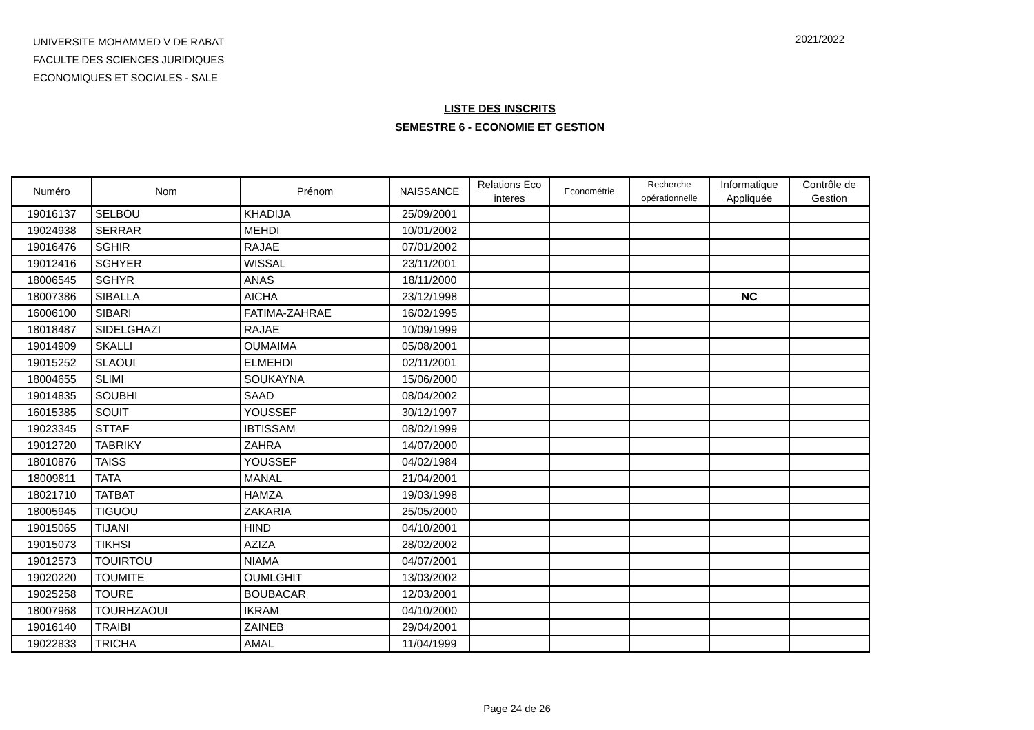UNIVERSITE MOHAMMED V DE RABAT
FACULTE DES SCIENCES JURIDIQUES
ECONOMIQUES ET SOCIALES - SALE
2021/2022
LISTE DES INSCRITS
SEMESTRE 6 - ECONOMIE ET GESTION
| Numéro | Nom | Prénom | NAISSANCE | Relations Eco interes | Econométrie | Recherche opérationnelle | Informatique Appliquée | Contrôle de Gestion |
| --- | --- | --- | --- | --- | --- | --- | --- | --- |
| 19016137 | SELBOU | KHADIJA | 25/09/2001 | | | | | |
| 19024938 | SERRAR | MEHDI | 10/01/2002 | | | | | |
| 19016476 | SGHIR | RAJAE | 07/01/2002 | | | | | |
| 19012416 | SGHYER | WISSAL | 23/11/2001 | | | | | |
| 18006545 | SGHYR | ANAS | 18/11/2000 | | | | | |
| 18007386 | SIBALLA | AICHA | 23/12/1998 | | | | NC | |
| 16006100 | SIBARI | FATIMA-ZAHRAE | 16/02/1995 | | | | | |
| 18018487 | SIDELGHAZI | RAJAE | 10/09/1999 | | | | | |
| 19014909 | SKALLI | OUMAIMA | 05/08/2001 | | | | | |
| 19015252 | SLAOUI | ELMEHDI | 02/11/2001 | | | | | |
| 18004655 | SLIMI | SOUKAYNA | 15/06/2000 | | | | | |
| 19014835 | SOUBHI | SAAD | 08/04/2002 | | | | | |
| 16015385 | SOUIT | YOUSSEF | 30/12/1997 | | | | | |
| 19023345 | STTAF | IBTISSAM | 08/02/1999 | | | | | |
| 19012720 | TABRIKY | ZAHRA | 14/07/2000 | | | | | |
| 18010876 | TAISS | YOUSSEF | 04/02/1984 | | | | | |
| 18009811 | TATA | MANAL | 21/04/2001 | | | | | |
| 18021710 | TATBAT | HAMZA | 19/03/1998 | | | | | |
| 18005945 | TIGUOU | ZAKARIA | 25/05/2000 | | | | | |
| 19015065 | TIJANI | HIND | 04/10/2001 | | | | | |
| 19015073 | TIKHSI | AZIZA | 28/02/2002 | | | | | |
| 19012573 | TOUIRTOU | NIAMA | 04/07/2001 | | | | | |
| 19020220 | TOUMITE | OUMLGHIT | 13/03/2002 | | | | | |
| 19025258 | TOURE | BOUBACAR | 12/03/2001 | | | | | |
| 18007968 | TOURHZAOUI | IKRAM | 04/10/2000 | | | | | |
| 19016140 | TRAIBI | ZAINEB | 29/04/2001 | | | | | |
| 19022833 | TRICHA | AMAL | 11/04/1999 | | | | | |
Page 24 de 26